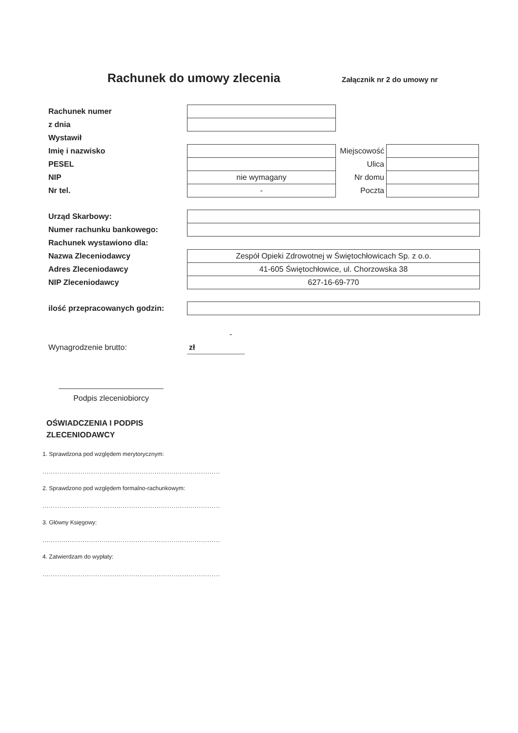Rachunek do umowy zlecenia
Załącznik nr 2 do umowy nr
| Rachunek numer | |
| z dnia | |
| Wystawił | |
| Imię i nazwisko | | Miejscowość | |
| PESEL | | Ulica | |
| NIP | nie wymagany | Nr domu | |
| Nr tel. | - | Poczta | |
| Urząd Skarbowy: | |
| Numer rachunku bankowego: | |
| Rachunek wystawiono dla: | |
| Nazwa Zleceniodawcy | Zespół Opieki Zdrowotnej w Świętochłowicach Sp. z o.o. |
| Adres Zleceniodawcy | 41-605 Świętochłowice, ul. Chorzowska 38 |
| NIP Zleceniodawcy | 627-16-69-770 |
| ilość przepracowanych godzin: | |
-
| Wynagrodzenie brutto: | zł |
Podpis zleceniobiorcy
OŚWIADCZENIA I PODPIS
ZLECENIODAWCY
1. Sprawdzona pod względem merytorycznym:
....................................................................................
2. Sprawdzono pod względem formalno-rachunkowym:
....................................................................................
3. Główny Księgowy:
....................................................................................
4. Zatwierdzam do wypłaty:
....................................................................................